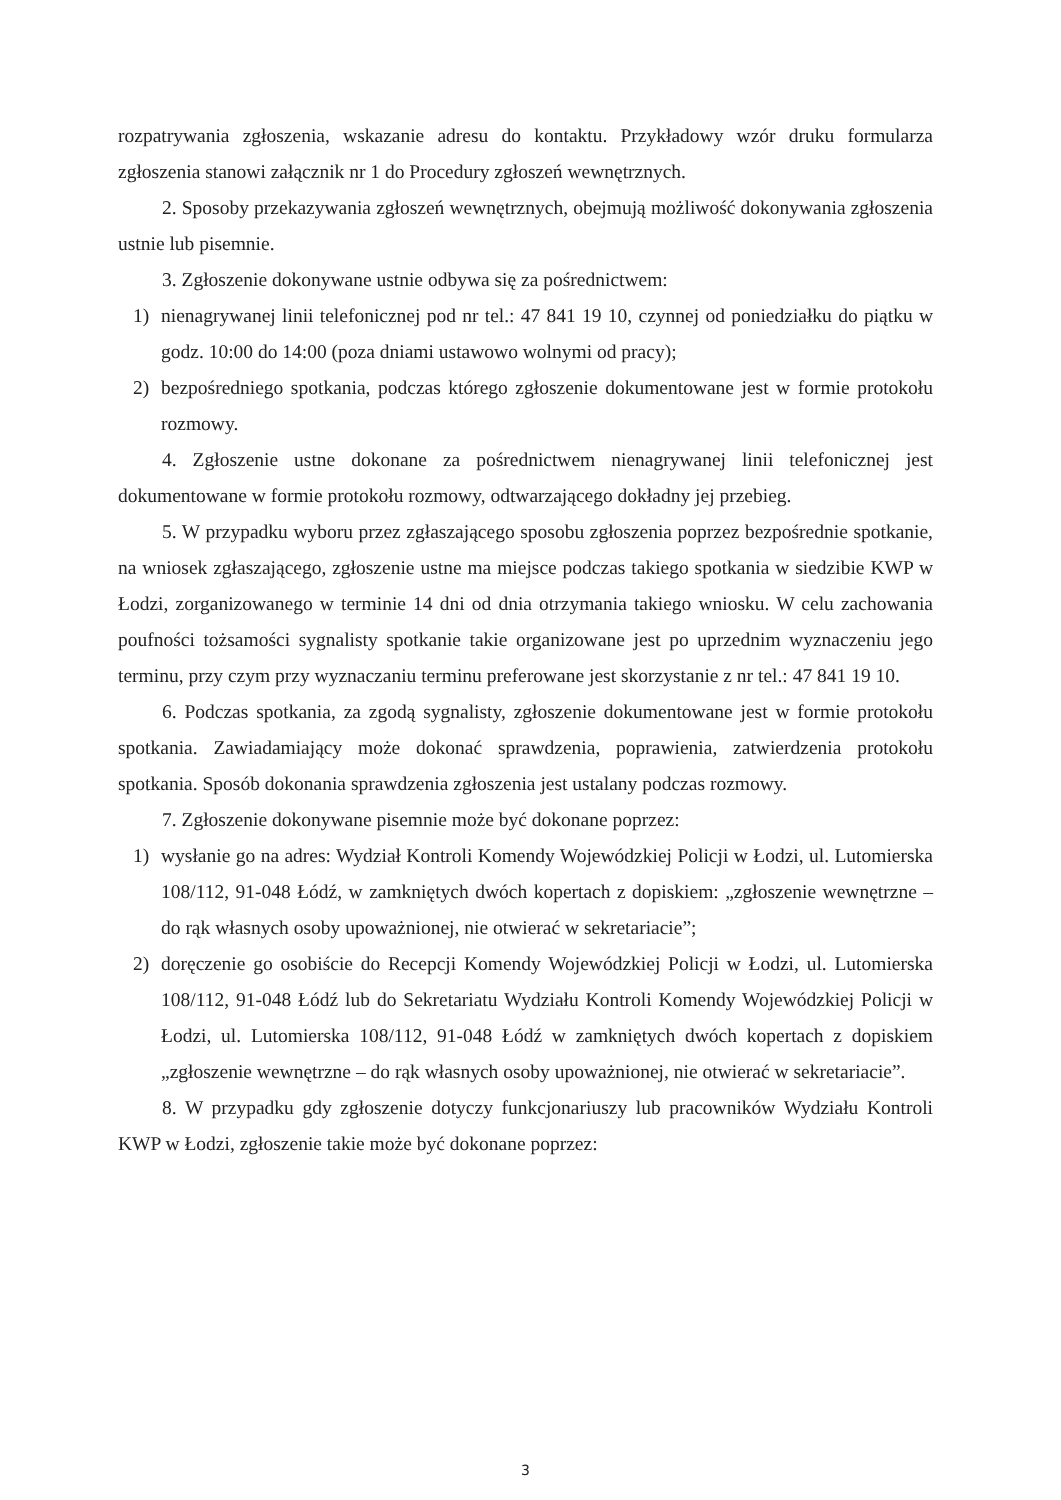rozpatrywania zgłoszenia, wskazanie adresu do kontaktu. Przykładowy wzór druku formularza zgłoszenia stanowi załącznik nr 1 do Procedury zgłoszeń wewnętrznych.
2. Sposoby przekazywania zgłoszeń wewnętrznych, obejmują możliwość dokonywania zgłoszenia ustnie lub pisemnie.
3. Zgłoszenie dokonywane ustnie odbywa się za pośrednictwem:
1) nienagrywanej linii telefonicznej pod nr tel.: 47 841 19 10, czynnej od poniedziałku do piątku w godz. 10:00 do 14:00 (poza dniami ustawowo wolnymi od pracy);
2) bezpośredniego spotkania, podczas którego zgłoszenie dokumentowane jest w formie protokołu rozmowy.
4. Zgłoszenie ustne dokonane za pośrednictwem nienagrywanej linii telefonicznej jest dokumentowane w formie protokołu rozmowy, odtwarzającego dokładny jej przebieg.
5. W przypadku wyboru przez zgłaszającego sposobu zgłoszenia poprzez bezpośrednie spotkanie, na wniosek zgłaszającego, zgłoszenie ustne ma miejsce podczas takiego spotkania w siedzibie KWP w Łodzi, zorganizowanego w terminie 14 dni od dnia otrzymania takiego wniosku. W celu zachowania poufności tożsamości sygnalisty spotkanie takie organizowane jest po uprzednim wyznaczeniu jego terminu, przy czym przy wyznaczaniu terminu preferowane jest skorzystanie z nr tel.: 47 841 19 10.
6. Podczas spotkania, za zgodą sygnalisty, zgłoszenie dokumentowane jest w formie protokołu spotkania. Zawiadamiający może dokonać sprawdzenia, poprawienia, zatwierdzenia protokołu spotkania. Sposób dokonania sprawdzenia zgłoszenia jest ustalany podczas rozmowy.
7. Zgłoszenie dokonywane pisemnie może być dokonane poprzez:
1) wysłanie go na adres: Wydział Kontroli Komendy Wojewódzkiej Policji w Łodzi, ul. Lutomierska 108/112, 91-048 Łódź, w zamkniętych dwóch kopertach z dopiskiem: „zgłoszenie wewnętrzne – do rąk własnych osoby upoważnionej, nie otwierać w sekretariacie”;
2) doręczenie go osobiście do Recepcji Komendy Wojewódzkiej Policji w Łodzi, ul. Lutomierska 108/112, 91-048 Łódź lub do Sekretariatu Wydziału Kontroli Komendy Wojewódzkiej Policji w Łodzi, ul. Lutomierska 108/112, 91-048 Łódź w zamkniętych dwóch kopertach z dopiskiem „zgłoszenie wewnętrzne – do rąk własnych osoby upoważnionej, nie otwierać w sekretariacie”.
8. W przypadku gdy zgłoszenie dotyczy funkcjonariuszy lub pracowników Wydziału Kontroli KWP w Łodzi, zgłoszenie takie może być dokonane poprzez:
3